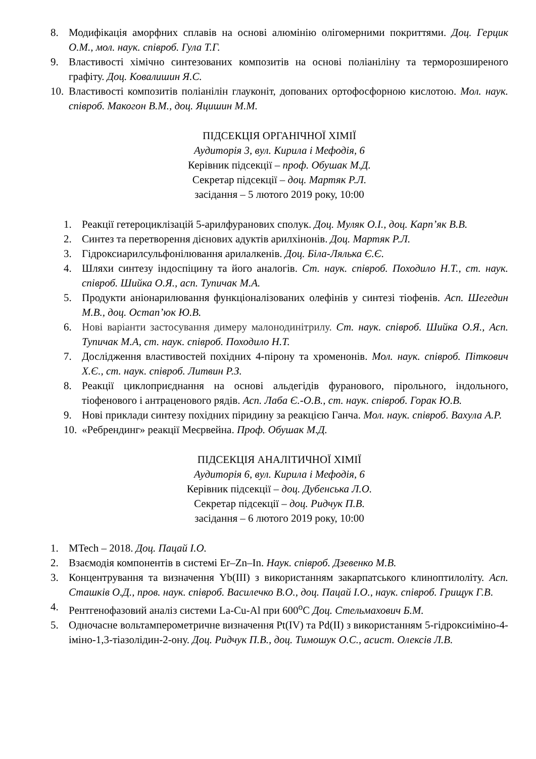8. Модифікація аморфних сплавів на основі алюмінію олігомерними покриттями. Доц. Герцик О.М., мол. наук. співроб. Гула Т.Г.
9. Властивості хімічно синтезованих композитів на основі поліаніліну та терморозширеного графіту. Доц. Ковалишин Я.С.
10. Властивості композитів поліанілін глауконіт, допованих ортофосфорною кислотою. Мол. наук. співроб. Макогон В.М., доц. Яцишин М.М.
ПІДСЕКЦІЯ ОРГАНІЧНОЇ ХІМІЇ
Аудиторія 3, вул. Кирила і Мефодія, 6
Керівник підсекції – проф. Обушак М.Д.
Секретар підсекції – доц. Мартяк Р.Л.
засідання – 5 лютого 2019 року, 10:00
1. Реакції гетероциклізацій 5-арилфуранових сполук. Доц. Муляк О.І., доц. Карп’як В.В.
2. Синтез та перетворення дієнових адуктів арилхінонів. Доц. Мартяк Р.Л.
3. Гідроксиарилсульфонілювання арилалкенів. Доц. Біла-Лялька Є.Є.
4. Шляхи синтезу індоспіцину та його аналогів. Ст. наук. співроб. Походило Н.Т., ст. наук. співроб. Шийка О.Я., асп. Тупичак М.А.
5. Продукти аніонарилювання функціоналізованих олефінів у синтезі тіофенів. Асп. Шегедин М.В., доц. Остап’юк Ю.В.
6. Нові варіанти застосування димеру малонодинітрилу. Ст. наук. співроб. Шийка О.Я., Асп. Тупичак М.А, ст. наук. співроб. Походило Н.Т.
7. Дослідження властивостей похідних 4-пірону та хроменонів. Мол. наук. співроб. Піткович Х.Є., ст. наук. співроб. Литвин Р.З.
8. Реакції циклоприєднання на основі альдегідів фуранового, пірольного, індольного, тіофенового і антраценового рядів. Асп. Лаба Є.-О.В., ст. наук. співроб. Горак Ю.В.
9. Нові приклади синтезу похідних піридину за реакцією Ганча. Мол. наук. співроб. Вахула А.Р.
10. «Ребрендинг» реакції Меєрвейна. Проф. Обушак М.Д.
ПІДСЕКЦІЯ АНАЛІТИЧНОЇ ХІМІЇ
Аудиторія 6, вул. Кирила і Мефодія, 6
Керівник підсекції – доц. Дубенська Л.О.
Секретар підсекції – доц. Ридчук П.В.
засідання – 6 лютого 2019 року, 10:00
1. MTech – 2018. Доц. Пацай І.О.
2. Взаємодія компонентів в системі Er–Zn–In. Наук. співроб. Дзевенко М.В.
3. Концентрування та визначення Yb(III) з використанням закарпатського клиноптилоліту. Асп. Сташків О.Д., пров. наук. співроб. Василечко В.О., доц. Пацай І.О., наук. співроб. Грищук Г.В.
4. Рентгенофазовий аналіз системи La-Cu-Al при 600<sup>o</sup>C Доц. Стельмахович Б.М.
5. Одночасне вольтамперометричне визначення Pt(IV) та Pd(II) з використанням 5-гідроксиіміно-4-іміно-1,3-тіазолідин-2-ону. Доц. Ридчук П.В., доц. Тимошук О.С., асист. Олексів Л.В.